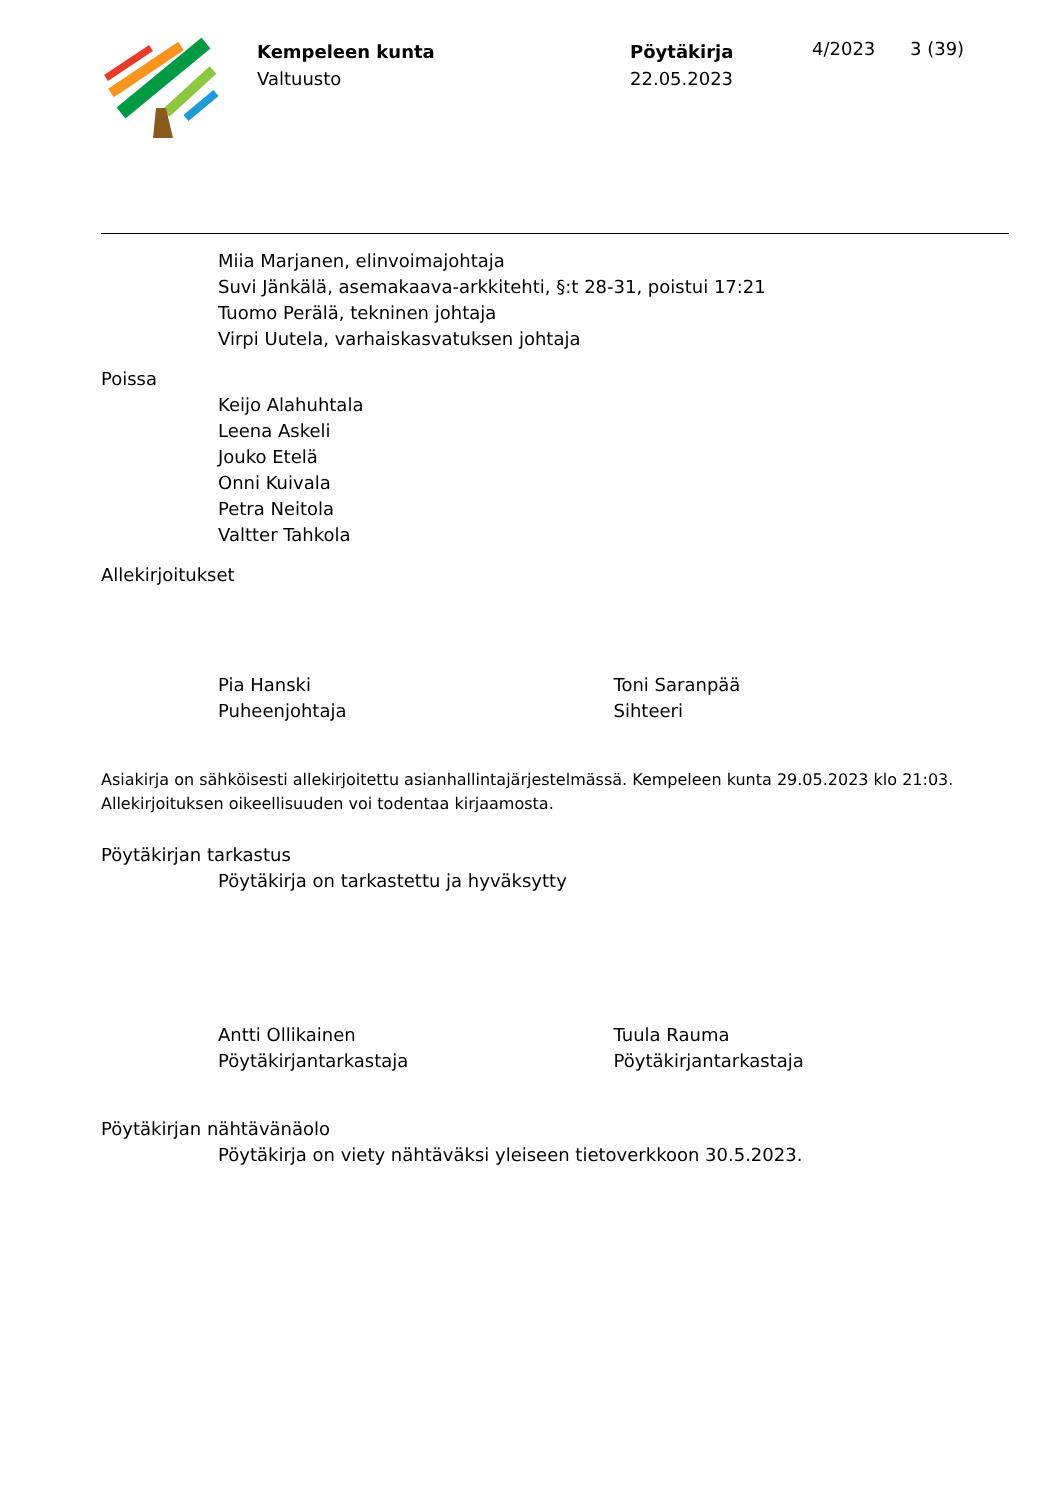Kempeleen kunta
Valtuusto
Pöytäkirja
22.05.2023
4/2023 3 (39)
Miia Marjanen, elinvoimajohtaja
Suvi Jänkälä, asemakaava-arkkitehti, §:t 28-31, poistui 17:21
Tuomo Perälä, tekninen johtaja
Virpi Uutela, varhaiskasvatuksen johtaja
Poissa
Keijo Alahuhtala
Leena Askeli
Jouko Etelä
Onni Kuivala
Petra Neitola
Valtter Tahkola
Allekirjoitukset
Pia Hanski
Puheenjohtaja
Toni Saranpää
Sihteeri
Asiakirja on sähköisesti allekirjoitettu asianhallintajärjestelmässä. Kempeleen kunta 29.05.2023 klo 21:03.
Allekirjoituksen oikeellisuuden voi todentaa kirjaamosta.
Pöytäkirjan tarkastus
Pöytäkirja on tarkastettu ja hyväksytty
Antti Ollikainen
Pöytäkirjantarkastaja
Tuula Rauma
Pöytäkirjantarkastaja
Pöytäkirjan nähtävänäolo
Pöytäkirja on viety nähtäväksi yleiseen tietoverkkoon 30.5.2023.